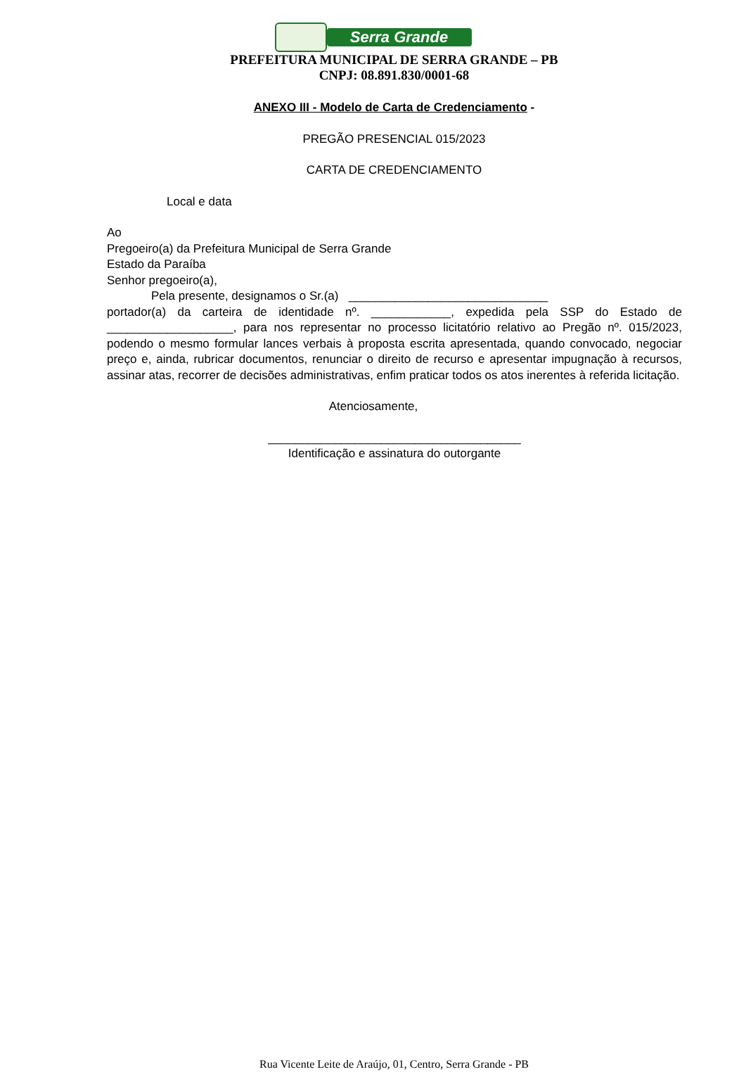Serra Grande
PREFEITURA MUNICIPAL DE SERRA GRANDE – PB
CNPJ: 08.891.830/0001-68
ANEXO III - Modelo de Carta de Credenciamento -
PREGÃO PRESENCIAL 015/2023
CARTA DE CREDENCIAMENTO
Local e data
Ao
Pregoeiro(a) da Prefeitura Municipal de Serra Grande
Estado da Paraíba
Senhor pregoeiro(a),
Pela presente, designamos o Sr.(a) ______________________________
portador(a) da carteira de identidade nº. ____________, expedida pela SSP do Estado de ___________________, para nos representar no processo licitatório relativo ao Pregão nº. 015/2023, podendo o mesmo formular lances verbais à proposta escrita apresentada, quando convocado, negociar preço e, ainda, rubricar documentos, renunciar o direito de recurso e apresentar impugnação à recursos, assinar atas, recorrer de decisões administrativas, enfim praticar todos os atos inerentes à referida licitação.
Atenciosamente,
______________________________________
Identificação e assinatura do outorgante
Rua Vicente Leite de Araújo, 01, Centro, Serra Grande - PB